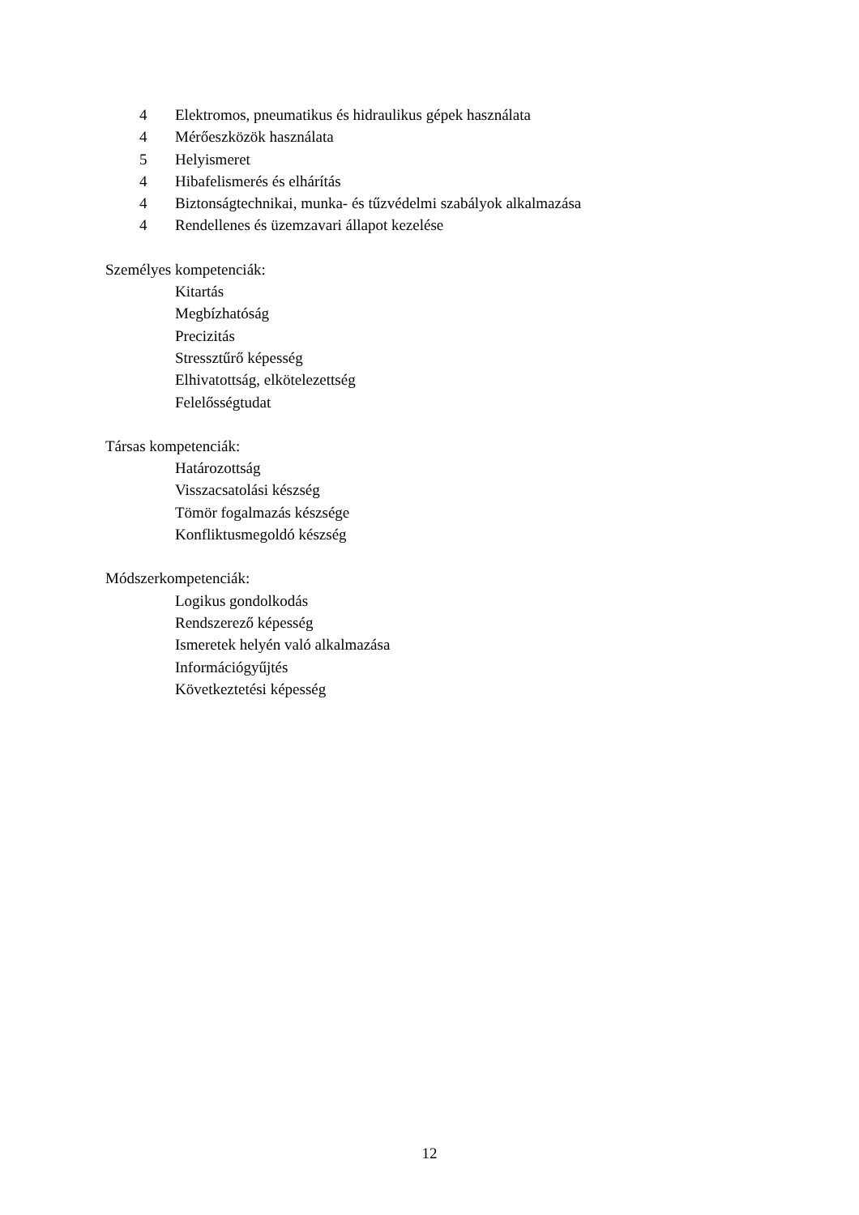4 Elektromos, pneumatikus és hidraulikus gépek használata
4 Mérőeszközök használata
5 Helyismeret
4 Hibafelismerés és elhárítás
4 Biztonságtechnikai, munka- és tűzvédelmi szabályok alkalmazása
4 Rendellenes és üzemzavari állapot kezelése
Személyes kompetenciák:
Kitartás
Megbízhatóság
Precizitás
Stressztűrő képesség
Elhivatottság, elkötelezettség
Felelősségtudat
Társas kompetenciák:
Határozottság
Visszacsatolási készség
Tömör fogalmazás készsége
Konfliktusmegoldó készség
Módszerkompetenciák:
Logikus gondolkodás
Rendszerező képesség
Ismeretek helyén való alkalmazása
Információgyűjtés
Következtetési képesség
12